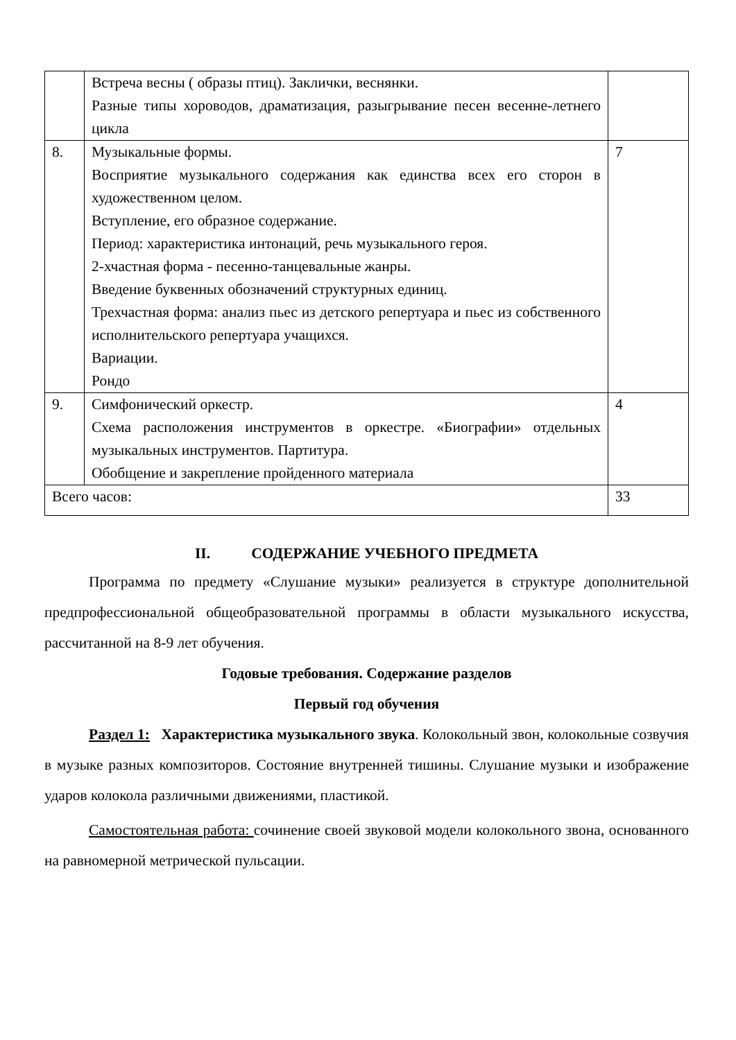| | Встреча весны ( образы птиц). Заклички, веснянки. Разные типы хороводов, драматизация, разыгрывание песен весенне-летнего цикла | |
| 8. | Музыкальные формы. Восприятие музыкального содержания как единства всех его сторон в художественном целом. Вступление, его образное содержание. Период: характеристика интонаций, речь музыкального героя. 2-хчастная форма - песенно-танцевальные жанры. Введение буквенных обозначений структурных единиц. Трехчастная форма: анализ пьес из детского репертуара и пьес из собственного исполнительского репертуара учащихся. Вариации. Рондо | 7 |
| 9. | Симфонический оркестр. Схема расположения инструментов в оркестре. «Биографии» отдельных музыкальных инструментов. Партитура. Обобщение и закрепление пройденного материала | 4 |
| Всего часов: | | 33 |
II. СОДЕРЖАНИЕ УЧЕБНОГО ПРЕДМЕТА
Программа по предмету «Слушание музыки» реализуется в структуре дополнительной предпрофессиональной общеобразовательной программы в области музыкального искусства, рассчитанной на 8-9 лет обучения.
Годовые требования. Содержание разделов
Первый год обучения
Раздел 1: Характеристика музыкального звука. Колокольный звон, колокольные созвучия в музыке разных композиторов. Состояние внутренней тишины. Слушание музыки и изображение ударов колокола различными движениями, пластикой.
Самостоятельная работа: сочинение своей звуковой модели колокольного звона, основанного на равномерной метрической пульсации.